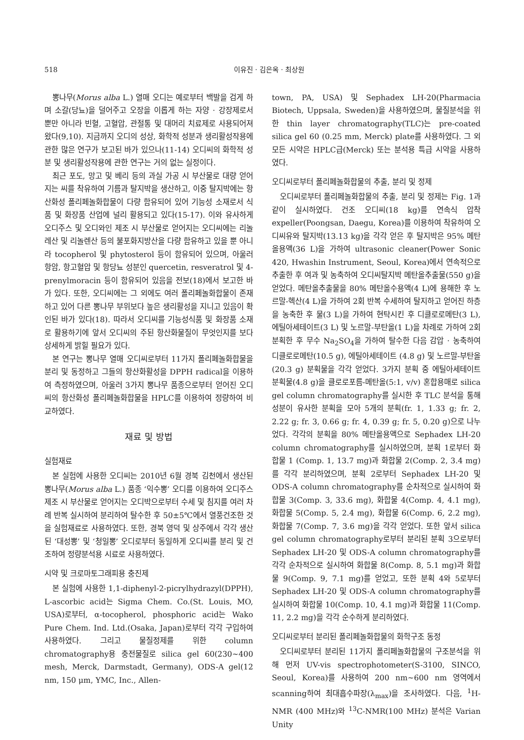518 이유진 · 김은옥 · 최상원
뽕나무(Morus alba L.) 열매 오디는 예로부터 백발을 검게 하며 소갈(당뇨)을 덜어주고 오장을 이롭게 하는 자양 · 강장제로서 뿐만 아니라 빈혈, 고혈압, 관절통 및 대머리 치료제로 사용되어져 왔다(9,10). 지금까지 오디의 성상, 화학적 성분과 생리활성작용에 관한 많은 연구가 보고된 바가 있으나(11-14) 오디씨의 화학적 성분 및 생리활성작용에 관한 연구는 거의 없는 실정이다.
최근 포도, 망고 및 베리 등의 과실 가공 시 부산물로 대량 얻어지는 씨를 착유하여 기름과 탈지박을 생산하고, 이중 탈지박에는 항산화성 폴리페놀화합물이 다량 함유되어 있어 기능성 소재로서 식품 및 화장품 산업에 널리 활용되고 있다(15-17). 이와 유사하게 오디주스 및 오디와인 제조 시 부산물로 얻어지는 오디씨에는 리놀레산 및 리놀렌산 등의 불포화지방산을 다량 함유하고 있을 뿐 아니라 tocopherol 및 phytosterol 등이 함유되어 있으며, 아울러 항암, 항고혈압 및 항당뇨 성분인 quercetin, resveratrol 및 4-prenylmoracin 등이 함유되어 있음을 전보(18)에서 보고한 바가 있다. 또한, 오디씨에는 그 외에도 여러 폴리페놀화합물이 존재하고 있어 다른 뽕나무 부위보다 높은 생리활성을 지니고 있음이 확인된 바가 있다(18). 따라서 오디씨를 기능성식품 및 화장품 소재로 활용하기에 앞서 오디씨의 주된 항산화물질이 무엇인지를 보다 상세하게 밝힐 필요가 있다.
본 연구는 뽕나무 열매 오디씨로부터 11가지 폴리페놀화합물을 분리 및 동정하고 그들의 항산화활성을 DPPH radical을 이용하여 측정하였으며, 아울러 3가지 뽕나무 품종으로부터 얻어진 오디씨의 항산화성 폴리페놀화합물을 HPLC를 이용하여 정량하여 비교하였다.
재료 및 방법
실험재료
본 실험에 사용한 오디씨는 2010년 6월 경북 김천에서 생산된 뽕나무(Morus alba L.) 품종 ‘익수뽕’ 오디를 이용하여 오디주스 제조 시 부산물로 얻어지는 오디박으로부터 수세 및 침지를 여러 차례 반복 실시하여 분리하여 탈수한 후 50±5℃에서 열풍건조한 것을 실험재료로 사용하였다. 또한, 경북 영덕 및 상주에서 각각 생산된 ‘대성뽕’ 및 ‘청일뽕’ 오디로부터 동일하게 오디씨를 분리 및 건조하여 정량분석용 시료로 사용하였다.
시약 및 크로마토그래피용 충진제
본 실험에 사용한 1,1-diphenyl-2-picrylhydrazyl(DPPH), L-ascorbic acid는 Sigma Chem. Co.(St. Louis, MO, USA)로부터, α-tocopherol, phosphoric acid는 Wako Pure Chem. Ind. Ltd.(Osaka, Japan)로부터 각각 구입하여 사용하였다. 그리고 물질정제를 위한 column chromatography용 충전물질로 silica gel 60(230~400 mesh, Merck, Darmstadt, Germany), ODS-A gel(12 nm, 150 μm, YMC, Inc., Allen-
town, PA, USA) 및 Sephadex LH-20(Pharmacia Biotech, Uppsala, Sweden)을 사용하였으며, 물질분석을 위한 thin layer chromatography(TLC)는 pre-coated silica gel 60 (0.25 mm, Merck) plate를 사용하였다. 그 외 모든 시약은 HPLC급(Merck) 또는 분석용 특급 시약을 사용하였다.
오디씨로부터 폴리페놀화합물의 추출, 분리 및 정제
오디씨로부터 폴리페놀화합물의 추출, 분리 및 정제는 Fig. 1과 같이 실시하였다. 건조 오디씨(18 kg)를 연속식 압착 expeller(Poongsan, Daegu, Korea)를 이용하여 착유하여 오디씨유와 탈지박(13.13 kg)을 각각 얻은 후 탈지박은 95% 메탄올용액(36 L)을 가하여 ultrasonic cleaner(Power Sonic 420, Hwashin Instrument, Seoul, Korea)에서 연속적으로 추출한 후 여과 및 농축하여 오디씨탈지박 메탄올추출물(550 g)을 얻었다. 메탄올추출물을 80% 메탄올수용액(4 L)에 용해한 후 노르말-헥산(4 L)을 가하여 2회 반복 수세하여 탈지하고 얻어진 하층을 농축한 후 물(3 L)을 가하여 현탁시킨 후 디클로로메탄(3 L), 에틸아세테이트(3 L) 및 노르말-부탄올(1 L)을 차례로 가하여 2회 분획한 후 무수 Na<sub>2</sub>SO<sub>4</sub>을 가하여 탈수한 다음 감압 · 농축하여 디클로로메탄(10.5 g), 에틸아세테이트 (4.8 g) 및 노르말-부탄올(20.3 g) 분획물을 각각 얻었다. 3가지 분획 중 에틸아세테이트 분획물(4.8 g)을 클로로포름-메탄올(5:1, v/v) 혼합용매로 silica gel column chromatography를 실시한 후 TLC 분석을 통해 성분이 유사한 분획을 모아 5개의 분획(fr. 1, 1.33 g; fr. 2, 2.22 g; fr. 3, 0.66 g; fr. 4, 0.39 g; fr. 5, 0.20 g)으로 나누었다. 각각의 분획을 80% 메탄올용액으로 Sephadex LH-20 column chromatography를 실시하였으며, 분획 1로부터 화합물 1 (Comp. 1, 13.7 mg)과 화합물 2(Comp. 2, 3.4 mg)를 각각 분리하였으며, 분획 2로부터 Sephadex LH-20 및 ODS-A column chromatography를 순차적으로 실시하여 화합물 3(Comp. 3, 33.6 mg), 화합물 4(Comp. 4, 4.1 mg), 화합물 5(Comp. 5, 2.4 mg), 화합물 6(Comp. 6, 2.2 mg), 화합물 7(Comp. 7, 3.6 mg)을 각각 얻었다. 또한 앞서 silica gel column chromatography로부터 분리된 분획 3으로부터 Sephadex LH-20 및 ODS-A column chromatography를 각각 순차적으로 실시하여 화합물 8(Comp. 8, 5.1 mg)과 화합물 9(Comp. 9, 7.1 mg)를 얻었고, 또한 분획 4와 5로부터 Sephadex LH-20 및 ODS-A column chromatography를 실시하여 화합물 10(Comp. 10, 4.1 mg)과 화합물 11(Comp. 11, 2.2 mg)을 각각 순수하게 분리하였다.
오디씨로부터 분리된 폴리페놀화합물의 화학구조 동정
오디씨로부터 분리된 11가지 폴리페놀화합물의 구조분석을 위해 먼저 UV-vis spectrophotometer(S-3100, SINCO, Seoul, Korea)를 사용하여 200 nm~600 nm 영역에서 scanning하여 최대흡수파장(λ<sub>max</sub>)을 조사하였다. 다음, <sup>1</sup>H-NMR (400 MHz)와 <sup>13</sup>C-NMR(100 MHz) 분석은 Varian Unity